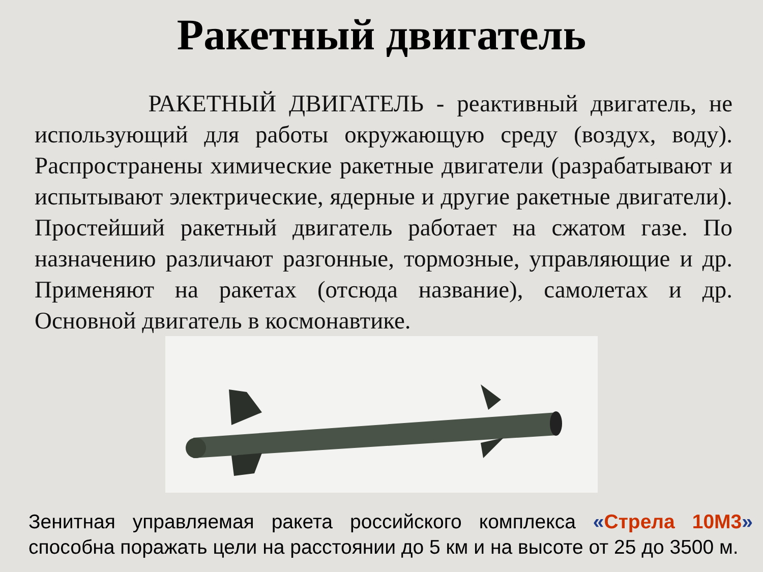Ракетный двигатель
РАКЕТНЫЙ ДВИГАТЕЛЬ - реактивный двигатель, не использующий для работы окружающую среду (воздух, воду). Распространены химические ракетные двигатели (разрабатывают и испытывают электрические, ядерные и другие ракетные двигатели). Простейший ракетный двигатель работает на сжатом газе. По назначению различают разгонные, тормозные, управляющие и др. Применяют на ракетах (отсюда название), самолетах и др. Основной двигатель в космонавтике.
Зенитная управляемая ракета российского комплекса «Стрела 10М3» способна поражать цели на расстоянии до 5 км и на высоте от 25 до 3500 м.